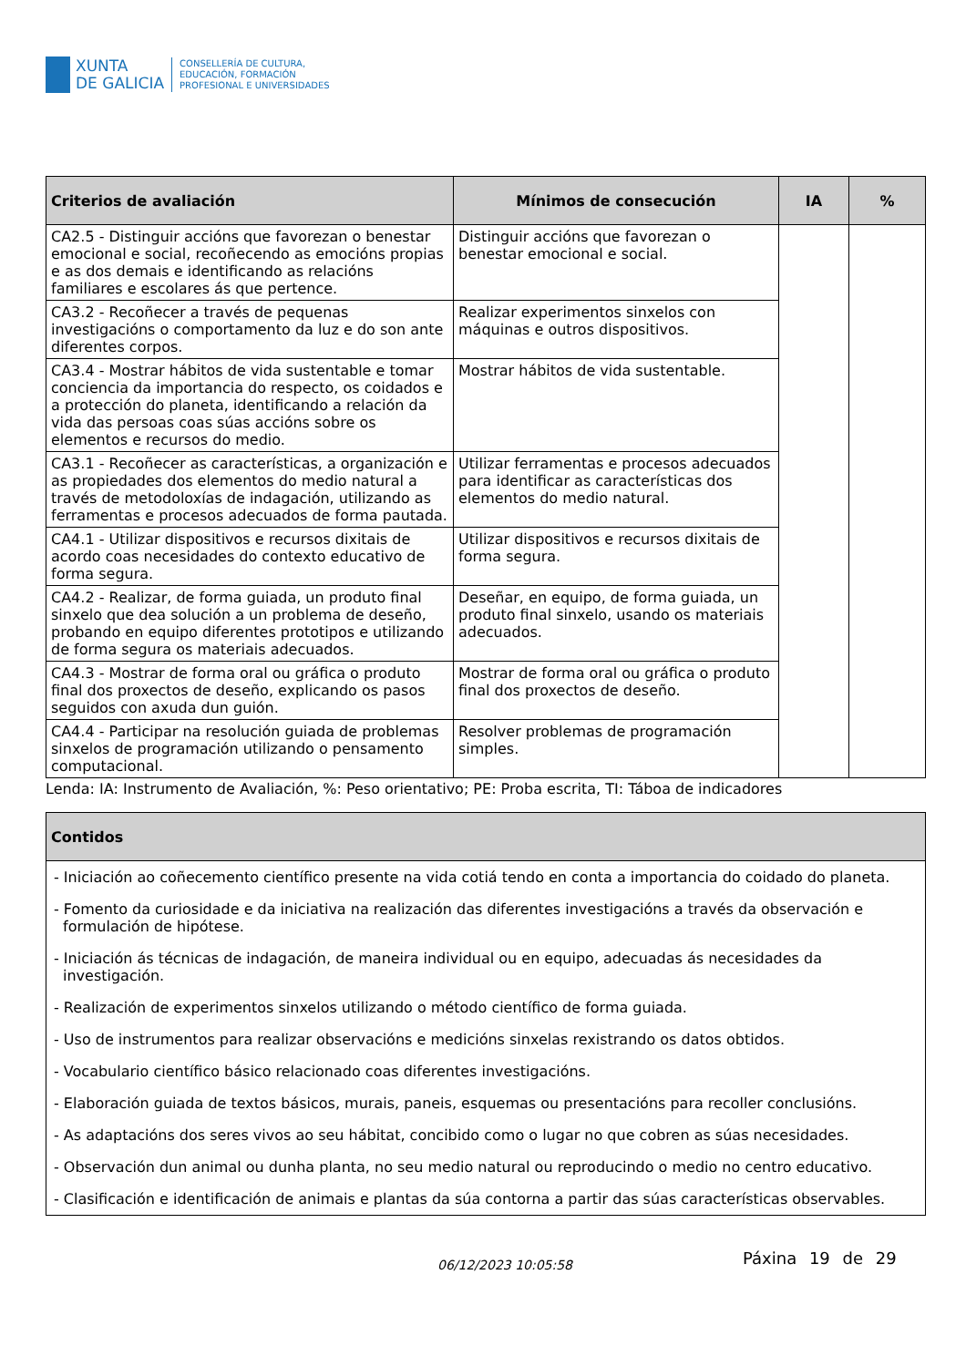XUNTA
DE GALICIA
CONSELLERÍA DE CULTURA,
EDUCACIÓN, FORMACIÓN
PROFESIONAL E UNIVERSIDADES
| Criterios de avaliación | Mínimos de consecución | IA | % |
| --- | --- | --- | --- |
| CA2.5 - Distinguir accións que favorezan o benestar emocional e social, recoñecendo as emocións propias e as dos demais e identificando as relacións familiares e escolares ás que pertence. | Distinguir accións que favorezan o benestar emocional e social. | | |
| CA3.2 - Recoñecer a través de pequenas investigacións o comportamento da luz e do son ante diferentes corpos. | Realizar experimentos sinxelos con máquinas e outros dispositivos. | | |
| CA3.4 - Mostrar hábitos de vida sustentable e tomar conciencia da importancia do respecto, os coidados e a protección do planeta, identificando a relación da vida das persoas coas súas accións sobre os elementos e recursos do medio. | Mostrar hábitos de vida sustentable. | | |
| CA3.1 - Recoñecer as características, a organización e as propiedades dos elementos do medio natural a través de metodoloxías de indagación, utilizando as ferramentas e procesos adecuados de forma pautada. | Utilizar ferramentas e procesos adecuados para identificar as características dos elementos do medio natural. | | |
| CA4.1 - Utilizar dispositivos e recursos dixitais de acordo coas necesidades do contexto educativo de forma segura. | Utilizar dispositivos e recursos dixitais de forma segura. | | |
| CA4.2 - Realizar, de forma guiada, un produto final sinxelo que dea solución a un problema de deseño, probando en equipo diferentes prototipos e utilizando de forma segura os materiais adecuados. | Deseñar, en equipo, de forma guiada, un produto final sinxelo, usando os materiais adecuados. | | |
| CA4.3 - Mostrar de forma oral ou gráfica o produto final dos proxectos de deseño, explicando os pasos seguidos con axuda dun guión. | Mostrar de forma oral ou gráfica o produto final dos proxectos de deseño. | | |
| CA4.4 - Participar na resolución guiada de problemas sinxelos de programación utilizando o pensamento computacional. | Resolver problemas de programación simples. | | |
Lenda: IA: Instrumento de Avaliación, %: Peso orientativo; PE: Proba escrita, TI: Táboa de indicadores
| Contidos |
| --- |
| - Iniciación ao coñecemento científico presente na vida cotiá tendo en conta a importancia do coidado do planeta. - Fomento da curiosidade e da iniciativa na realización das diferentes investigacións a través da observación e formulación de hipótese. - Iniciación ás técnicas de indagación, de maneira individual ou en equipo, adecuadas ás necesidades da investigación. - Realización de experimentos sinxelos utilizando o método científico de forma guiada. - Uso de instrumentos para realizar observacións e medicións sinxelas rexistrando os datos obtidos. - Vocabulario científico básico relacionado coas diferentes investigacións. - Elaboración guiada de textos básicos, murais, paneis, esquemas ou presentacións para recoller conclusións. - As adaptacións dos seres vivos ao seu hábitat, concibido como o lugar no que cobren as súas necesidades. - Observación dun animal ou dunha planta, no seu medio natural ou reproducindo o medio no centro educativo. - Clasificación e identificación de animais e plantas da súa contorna a partir das súas características observables. |
06/12/2023 10:05:58 Páxina 19 de 29